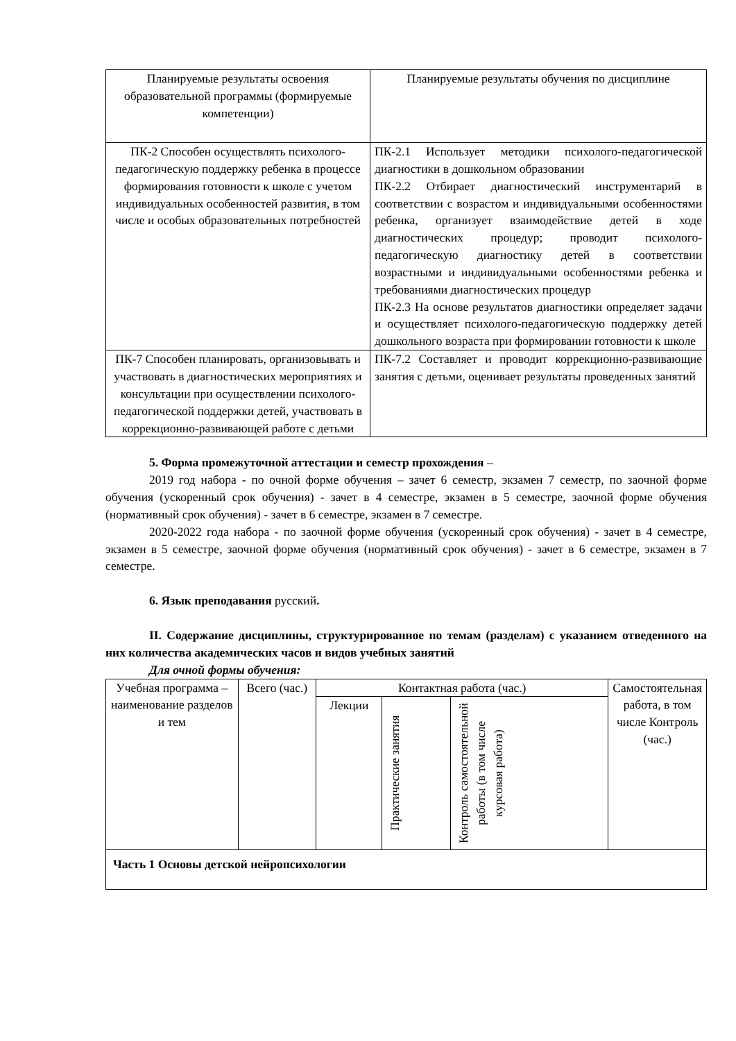| Планируемые результаты освоения образовательной программы (формируемые компетенции) | Планируемые результаты обучения по дисциплине |
| --- | --- |
| ПК-2 Способен осуществлять психолого-педагогическую поддержку ребенка в процессе формирования готовности к школе с учетом индивидуальных особенностей развития, в том числе и особых образовательных потребностей | ПК-2.1 Использует методики психолого-педагогической диагностики в дошкольном образовании ПК-2.2 Отбирает диагностический инструментарий в соответствии с возрастом и индивидуальными особенностями ребенка, организует взаимодействие детей в ходе диагностических процедур; проводит психолого-педагогическую диагностику детей в соответствии возрастными и индивидуальными особенностями ребенка и требованиями диагностических процедур ПК-2.3 На основе результатов диагностики определяет задачи и осуществляет психолого-педагогическую поддержку детей дошкольного возраста при формировании готовности к школе |
| ПК-7 Способен планировать, организовывать и участвовать в диагностических мероприятиях и консультации при осуществлении психолого-педагогической поддержки детей, участвовать в коррекционно-развивающей работе с детьми | ПК-7.2 Составляет и проводит коррекционно-развивающие занятия с детьми, оценивает результаты проведенных занятий |
5. Форма промежуточной аттестации и семестр прохождения –
2019 год набора - по очной форме обучения – зачет 6 семестр, экзамен 7 семестр, по заочной форме обучения (ускоренный срок обучения) - зачет в 4 семестре, экзамен в 5 семестре, заочной форме обучения (нормативный срок обучения) - зачет в 6 семестре, экзамен в 7 семестре.
2020-2022 года набора - по заочной форме обучения (ускоренный срок обучения) - зачет в 4 семестре, экзамен в 5 семестре, заочной форме обучения (нормативный срок обучения) - зачет в 6 семестре, экзамен в 7 семестре.
6. Язык преподавания русский.
II. Содержание дисциплины, структурированное по темам (разделам) с указанием отведенного на них количества академических часов и видов учебных занятий
Для очной формы обучения:
| Учебная программа – наименование разделов и тем | Всего (час.) | Контактная работа (час.) | | | Самостоятельная работа, в том числе Контроль (час.) |
| --- | --- | --- | --- | --- | --- |
| | | Лекции | Практические занятия | Контроль самостоятельной работы (в том числе курсовая работа) | |
| Часть 1 Основы детской нейропсихологии | | | | | |